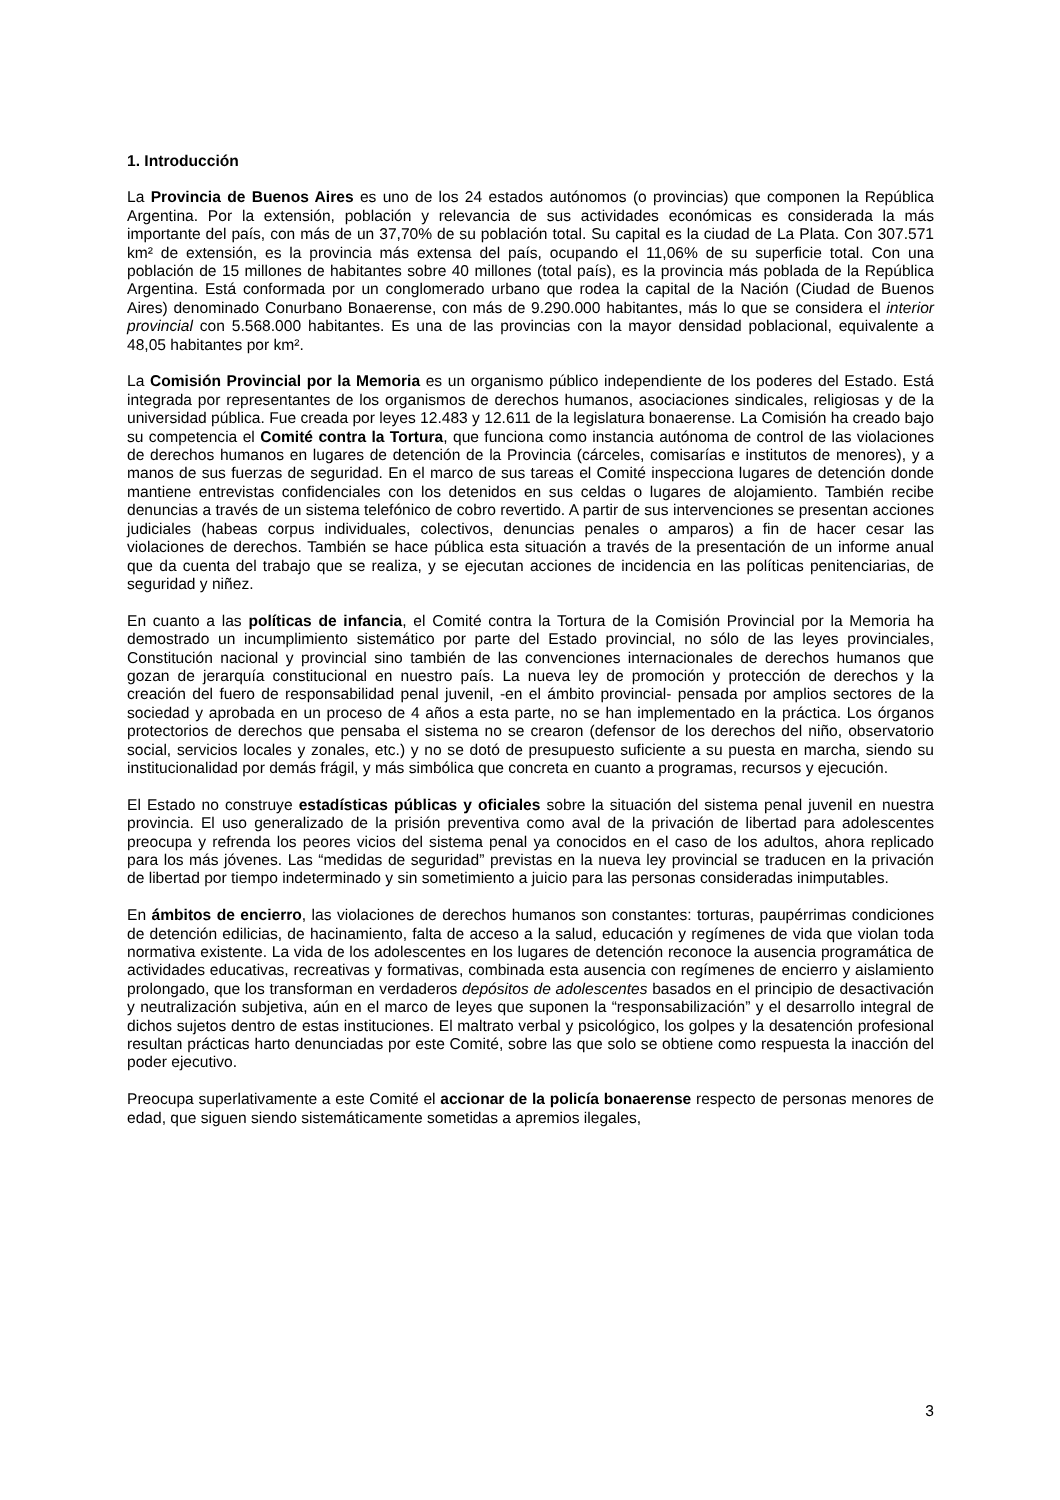1. Introducción
La Provincia de Buenos Aires es uno de los 24 estados autónomos (o provincias) que componen la República Argentina. Por la extensión, población y relevancia de sus actividades económicas es considerada la más importante del país, con más de un 37,70% de su población total. Su capital es la ciudad de La Plata. Con 307.571 km² de extensión, es la provincia más extensa del país, ocupando el 11,06% de su superficie total. Con una población de 15 millones de habitantes sobre 40 millones (total país), es la provincia más poblada de la República Argentina. Está conformada por un conglomerado urbano que rodea la capital de la Nación (Ciudad de Buenos Aires) denominado Conurbano Bonaerense, con más de 9.290.000 habitantes, más lo que se considera el interior provincial con 5.568.000 habitantes. Es una de las provincias con la mayor densidad poblacional, equivalente a 48,05 habitantes por km².
La Comisión Provincial por la Memoria es un organismo público independiente de los poderes del Estado. Está integrada por representantes de los organismos de derechos humanos, asociaciones sindicales, religiosas y de la universidad pública. Fue creada por leyes 12.483 y 12.611 de la legislatura bonaerense. La Comisión ha creado bajo su competencia el Comité contra la Tortura, que funciona como instancia autónoma de control de las violaciones de derechos humanos en lugares de detención de la Provincia (cárceles, comisarías e institutos de menores), y a manos de sus fuerzas de seguridad. En el marco de sus tareas el Comité inspecciona lugares de detención donde mantiene entrevistas confidenciales con los detenidos en sus celdas o lugares de alojamiento. También recibe denuncias a través de un sistema telefónico de cobro revertido. A partir de sus intervenciones se presentan acciones judiciales (habeas corpus individuales, colectivos, denuncias penales o amparos) a fin de hacer cesar las violaciones de derechos. También se hace pública esta situación a través de la presentación de un informe anual que da cuenta del trabajo que se realiza, y se ejecutan acciones de incidencia en las políticas penitenciarias, de seguridad y niñez.
En cuanto a las políticas de infancia, el Comité contra la Tortura de la Comisión Provincial por la Memoria ha demostrado un incumplimiento sistemático por parte del Estado provincial, no sólo de las leyes provinciales, Constitución nacional y provincial sino también de las convenciones internacionales de derechos humanos que gozan de jerarquía constitucional en nuestro país. La nueva ley de promoción y protección de derechos y la creación del fuero de responsabilidad penal juvenil, -en el ámbito provincial- pensada por amplios sectores de la sociedad y aprobada en un proceso de 4 años a esta parte, no se han implementado en la práctica. Los órganos protectorios de derechos que pensaba el sistema no se crearon (defensor de los derechos del niño, observatorio social, servicios locales y zonales, etc.) y no se dotó de presupuesto suficiente a su puesta en marcha, siendo su institucionalidad por demás frágil, y más simbólica que concreta en cuanto a programas, recursos y ejecución.
El Estado no construye estadísticas públicas y oficiales sobre la situación del sistema penal juvenil en nuestra provincia. El uso generalizado de la prisión preventiva como aval de la privación de libertad para adolescentes preocupa y refrenda los peores vicios del sistema penal ya conocidos en el caso de los adultos, ahora replicado para los más jóvenes. Las “medidas de seguridad” previstas en la nueva ley provincial se traducen en la privación de libertad por tiempo indeterminado y sin sometimiento a juicio para las personas consideradas inimputables.
En ámbitos de encierro, las violaciones de derechos humanos son constantes: torturas, paupérrimas condiciones de detención edilicias, de hacinamiento, falta de acceso a la salud, educación y regímenes de vida que violan toda normativa existente. La vida de los adolescentes en los lugares de detención reconoce la ausencia programática de actividades educativas, recreativas y formativas, combinada esta ausencia con regímenes de encierro y aislamiento prolongado, que los transforman en verdaderos depósitos de adolescentes basados en el principio de desactivación y neutralización subjetiva, aún en el marco de leyes que suponen la “responsabilización” y el desarrollo integral de dichos sujetos dentro de estas instituciones. El maltrato verbal y psicológico, los golpes y la desatención profesional resultan prácticas harto denunciadas por este Comité, sobre las que solo se obtiene como respuesta la inacción del poder ejecutivo.
Preocupa superlativamente a este Comité el accionar de la policía bonaerense respecto de personas menores de edad, que siguen siendo sistemáticamente sometidas a apremios ilegales,
3